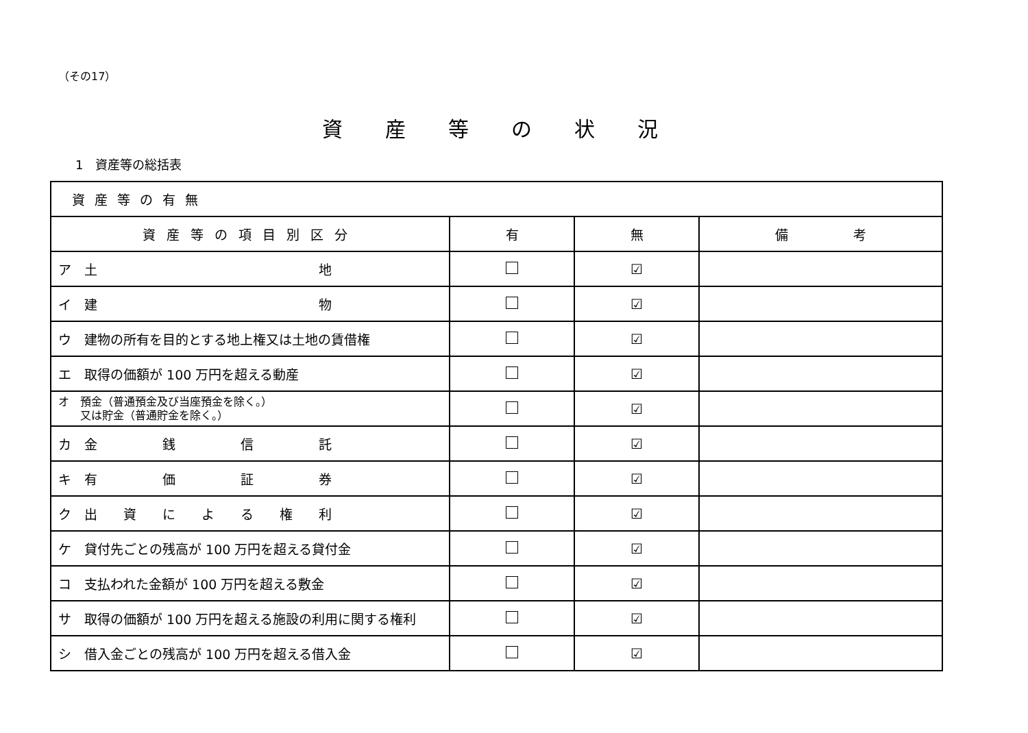（その17）
資産等の状況
1　資産等の総括表
| 資産等の有無 | | | |
| --- | --- | --- | --- |
| 資産等の項目別区分 | 有 | 無 | 備 考 |
| ア 土 地 | | ☑ | |
| イ 建 物 | | ☑ | |
| ウ 建物の所有を目的とする地上権又は土地の賃借権 | | ☑ | |
| エ 取得の価額が 100 万円を超える動産 | | ☑ | |
| オ 預金（普通預金及び当座預金を除く。） 又は貯金（普通貯金を除く。） | | ☑ | |
| カ 金 銭 信 託 | | ☑ | |
| キ 有 価 証 券 | | ☑ | |
| ク 出 資 に よ る 権 利 | | ☑ | |
| ケ 貸付先ごとの残高が 100 万円を超える貸付金 | | ☑ | |
| コ 支払われた金額が 100 万円を超える敷金 | | ☑ | |
| サ 取得の価額が 100 万円を超える施設の利用に関する権利 | | ☑ | |
| シ 借入金ごとの残高が 100 万円を超える借入金 | | ☑ | |